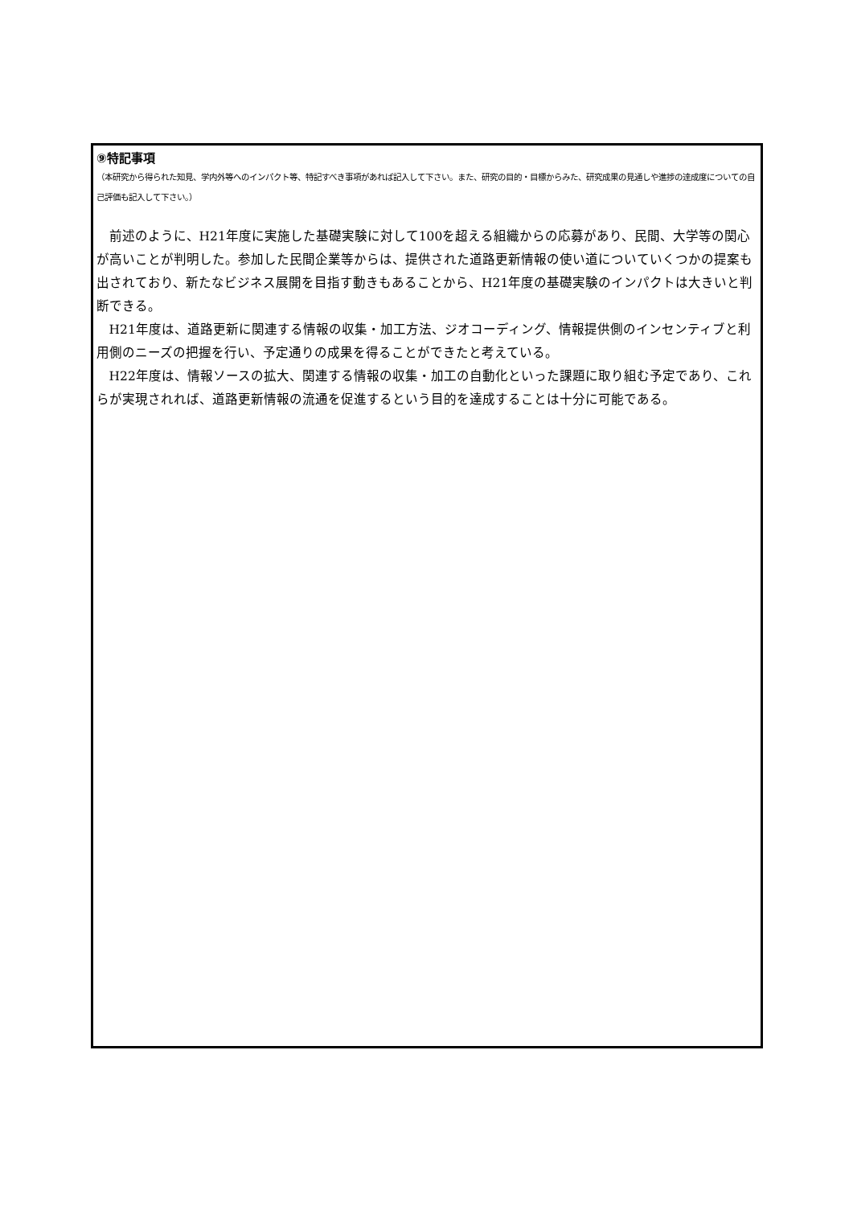⑨特記事項
（本研究から得られた知見、学内外等へのインパクト等、特記すべき事項があれば記入して下さい。また、研究の目的・目標からみた、研究成果の見通しや進捗の達成度についての自己評価も記入して下さい。）
前述のように、H21年度に実施した基礎実験に対して100を超える組織からの応募があり、民間、大学等の関心が高いことが判明した。参加した民間企業等からは、提供された道路更新情報の使い道についていくつかの提案も出されており、新たなビジネス展開を目指す動きもあることから、H21年度の基礎実験のインパクトは大きいと判断できる。
H21年度は、道路更新に関連する情報の収集・加工方法、ジオコーディング、情報提供側のインセンティブと利用側のニーズの把握を行い、予定通りの成果を得ることができたと考えている。
H22年度は、情報ソースの拡大、関連する情報の収集・加工の自動化といった課題に取り組む予定であり、これらが実現されれば、道路更新情報の流通を促進するという目的を達成することは十分に可能である。